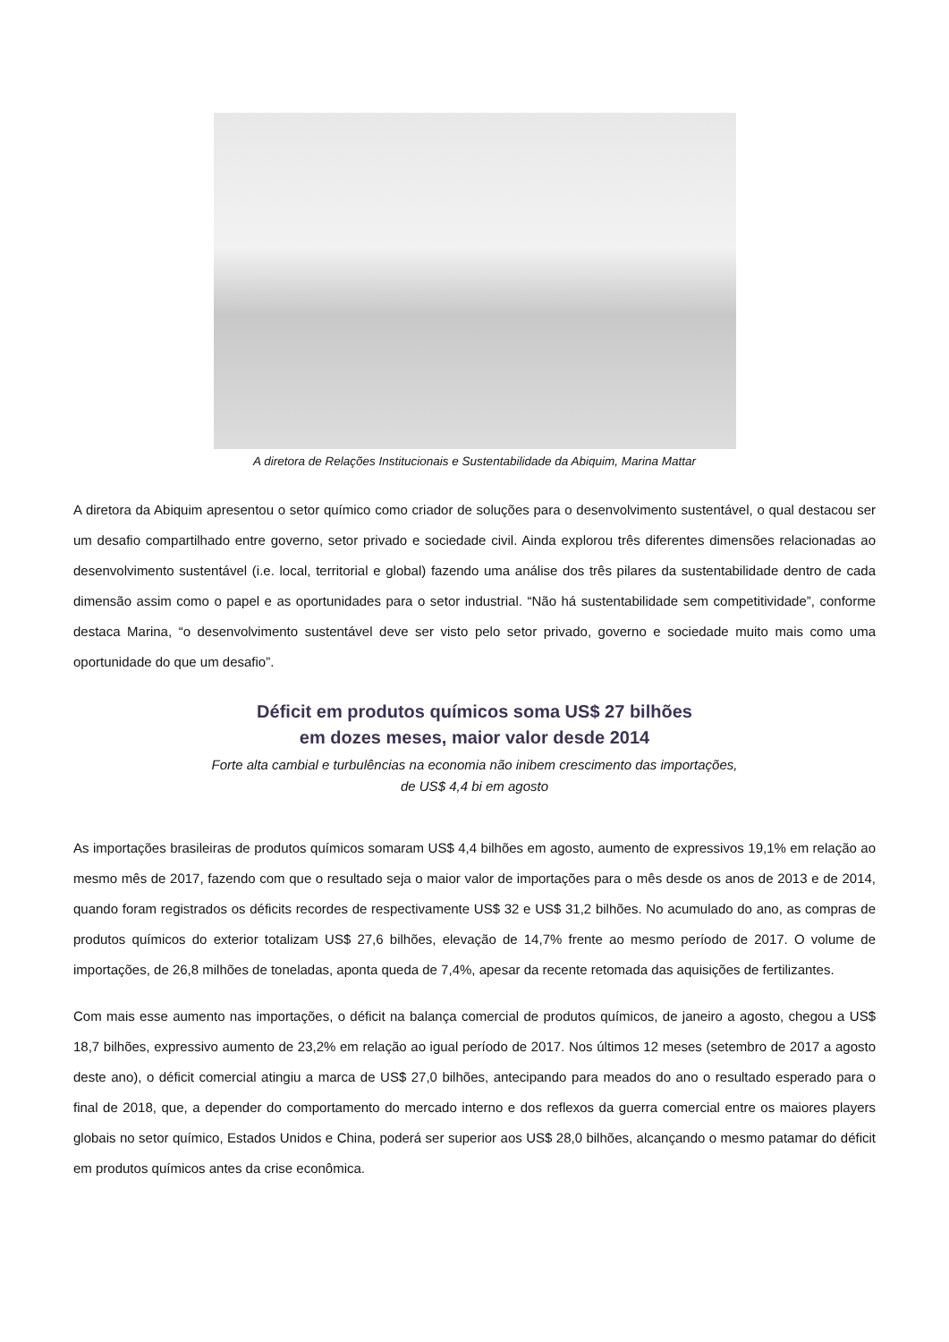A diretora de Relações Institucionais e Sustentabilidade da Abiquim, Marina Mattar
A diretora da Abiquim apresentou o setor químico como criador de soluções para o desenvolvimento sustentável, o qual destacou ser um desafio compartilhado entre governo, setor privado e sociedade civil. Ainda explorou três diferentes dimensões relacionadas ao desenvolvimento sustentável (i.e. local, territorial e global) fazendo uma análise dos três pilares da sustentabilidade dentro de cada dimensão assim como o papel e as oportunidades para o setor industrial. “Não há sustentabilidade sem competitividade”, conforme destaca Marina, “o desenvolvimento sustentável deve ser visto pelo setor privado, governo e sociedade muito mais como uma oportunidade do que um desafio”.
Déficit em produtos químicos soma US$ 27 bilhões
em dozes meses, maior valor desde 2014
Forte alta cambial e turbulências na economia não inibem crescimento das importações,
de US$ 4,4 bi em agosto
As importações brasileiras de produtos químicos somaram US$ 4,4 bilhões em agosto, aumento de expressivos 19,1% em relação ao mesmo mês de 2017, fazendo com que o resultado seja o maior valor de importações para o mês desde os anos de 2013 e de 2014, quando foram registrados os déficits recordes de respectivamente US$ 32 e US$ 31,2 bilhões. No acumulado do ano, as compras de produtos químicos do exterior totalizam US$ 27,6 bilhões, elevação de 14,7% frente ao mesmo período de 2017. O volume de importações, de 26,8 milhões de toneladas, aponta queda de 7,4%, apesar da recente retomada das aquisições de fertilizantes.
Com mais esse aumento nas importações, o déficit na balança comercial de produtos químicos, de janeiro a agosto, chegou a US$ 18,7 bilhões, expressivo aumento de 23,2% em relação ao igual período de 2017. Nos últimos 12 meses (setembro de 2017 a agosto deste ano), o déficit comercial atingiu a marca de US$ 27,0 bilhões, antecipando para meados do ano o resultado esperado para o final de 2018, que, a depender do comportamento do mercado interno e dos reflexos da guerra comercial entre os maiores players globais no setor químico, Estados Unidos e China, poderá ser superior aos US$ 28,0 bilhões, alcançando o mesmo patamar do déficit em produtos químicos antes da crise econômica.